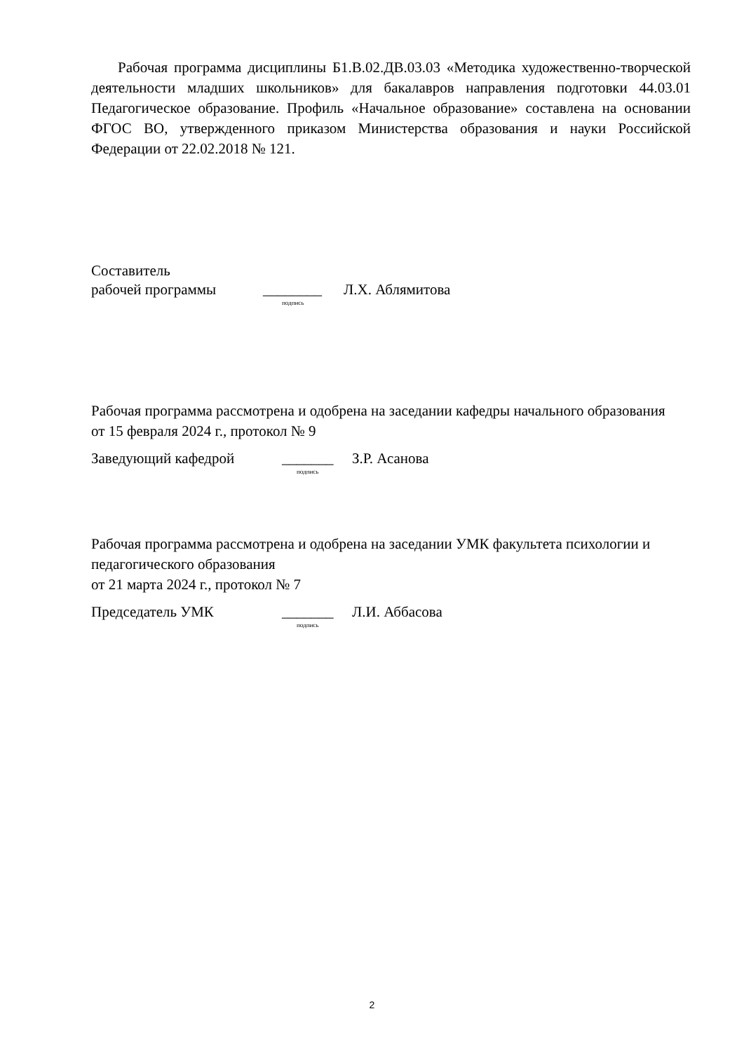Рабочая программа дисциплины Б1.В.02.ДВ.03.03 «Методика художественно-творческой деятельности младших школьников» для бакалавров направления подготовки 44.03.01 Педагогическое образование. Профиль «Начальное образование» составлена на основании ФГОС ВО, утвержденного приказом Министерства образования и науки Российской Федерации от 22.02.2018 № 121.
Составитель
рабочей программы ________ Л.Х. Аблямитова
подпись
Рабочая программа рассмотрена и одобрена на заседании кафедры начального образования
от 15 февраля 2024 г., протокол № 9
Заведующий кафедрой _______ З.Р. Асанова
подпись
Рабочая программа рассмотрена и одобрена на заседании УМК факультета психологии и педагогического образования
от 21 марта 2024 г., протокол № 7
Председатель УМК _______ Л.И. Аббасова
подпись
2